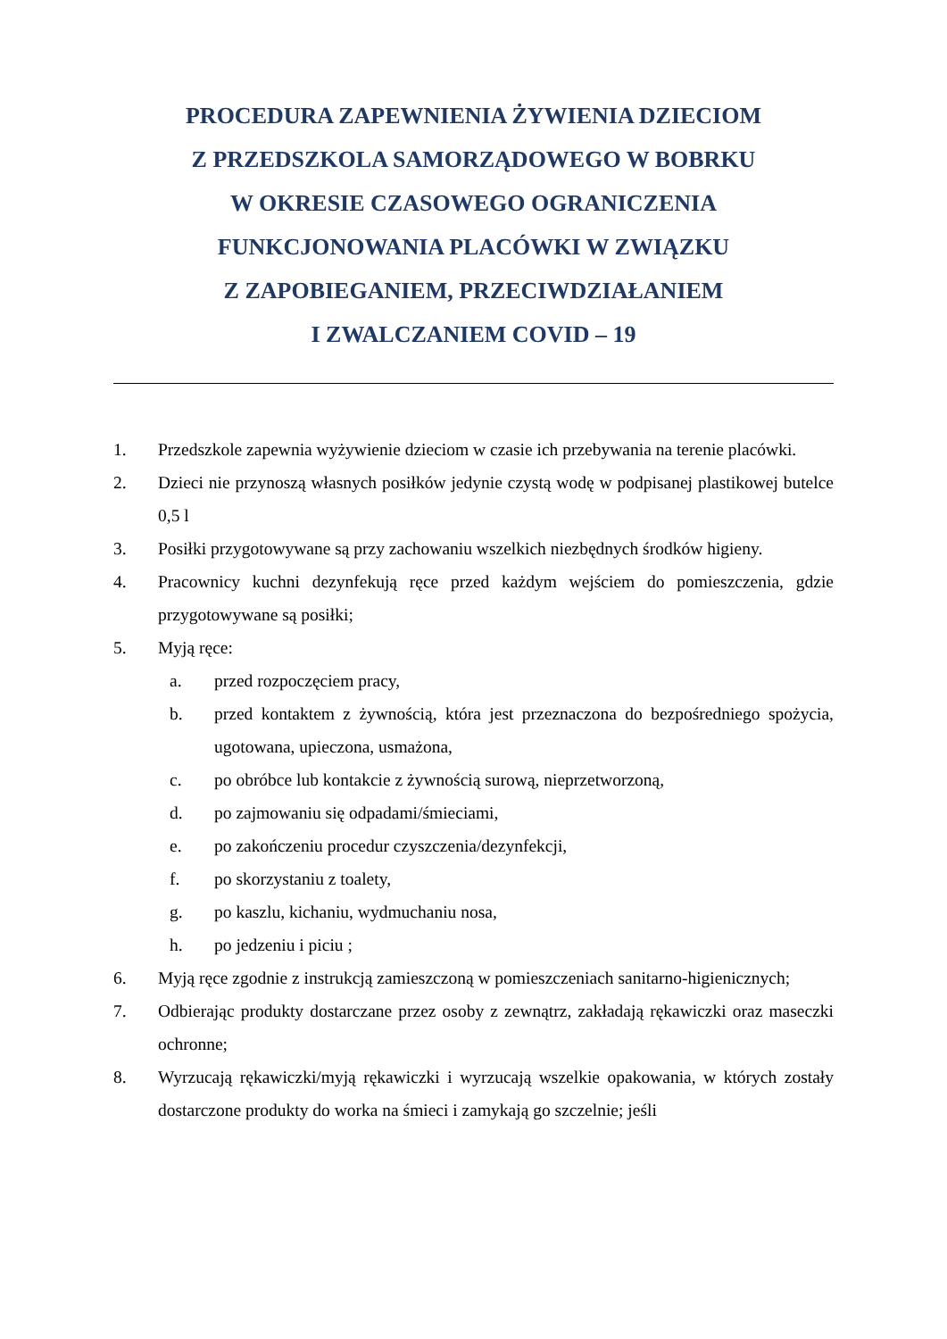PROCEDURA ZAPEWNIENIA ŻYWIENIA DZIECIOM
Z PRZEDSZKOLA SAMORZĄDOWEGO W BOBRKU
W OKRESIE CZASOWEGO OGRANICZENIA
FUNKCJONOWANIA PLACÓWKI W ZWIĄZKU
Z ZAPOBIEGANIEM, PRZECIWDZIAŁANIEM
I ZWALCZANIEM COVID – 19
1. Przedszkole zapewnia wyżywienie dzieciom w czasie ich przebywania na terenie placówki.
2. Dzieci nie przynoszą własnych posiłków jedynie czystą wodę w podpisanej plastikowej butelce 0,5 l
3. Posiłki przygotowywane są przy zachowaniu wszelkich niezbędnych środków higieny.
4. Pracownicy kuchni dezynfekują ręce przed każdym wejściem do pomieszczenia, gdzie przygotowywane są posiłki;
5. Myją ręce:
a. przed rozpoczęciem pracy,
b. przed kontaktem z żywnością, która jest przeznaczona do bezpośredniego spożycia, ugotowana, upieczona, usmażona,
c. po obróbce lub kontakcie z żywnością surową, nieprzetworzoną,
d. po zajmowaniu się odpadami/śmieciami,
e. po zakończeniu procedur czyszczenia/dezynfekcji,
f. po skorzystaniu z toalety,
g. po kaszlu, kichaniu, wydmuchaniu nosa,
h. po jedzeniu i piciu ;
6. Myją ręce zgodnie z instrukcją zamieszczoną w pomieszczeniach sanitarno-higienicznych;
7. Odbierając produkty dostarczane przez osoby z zewnątrz, zakładają rękawiczki oraz maseczki ochronne;
8. Wyrzucają rękawiczki/myją rękawiczki i wyrzucają wszelkie opakowania, w których zostały dostarczone produkty do worka na śmieci i zamykają go szczelnie; jeśli